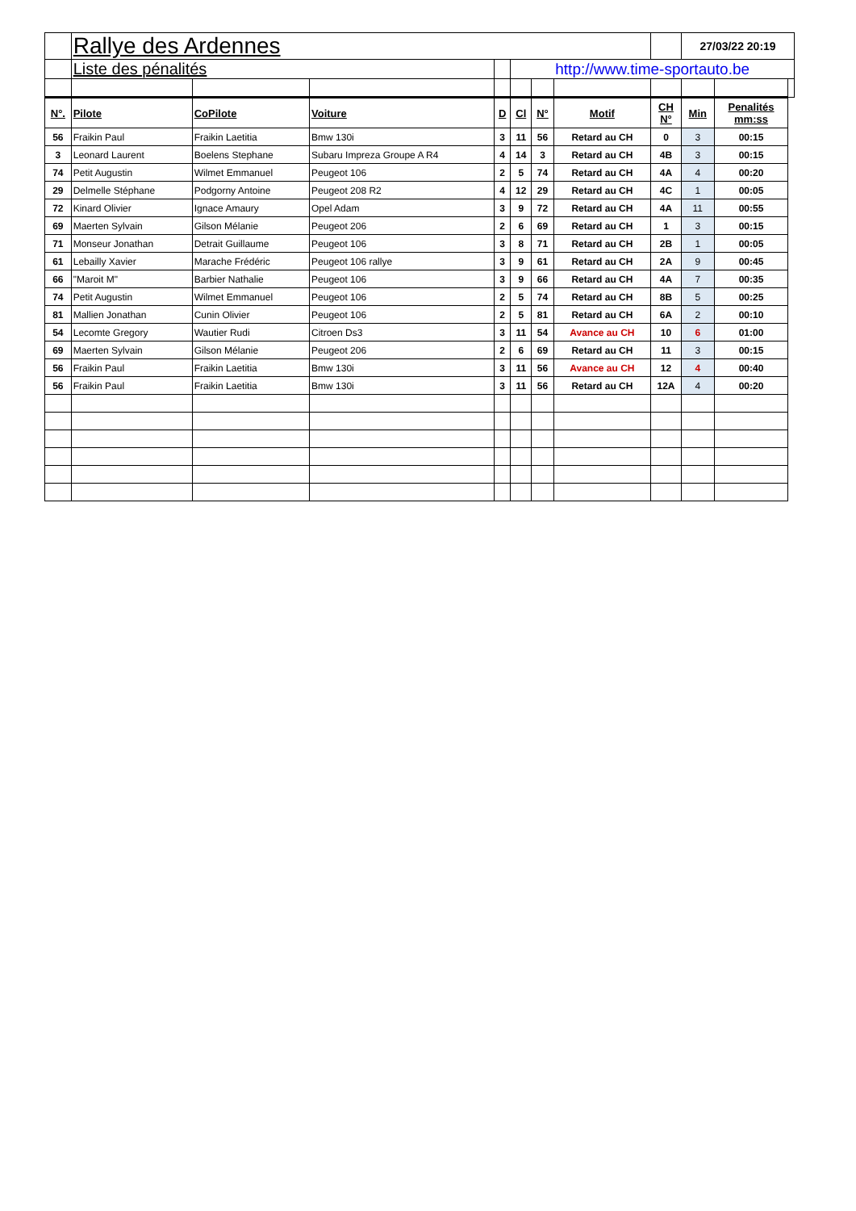| | Rallye des Ardennes | | | | | | | | 27/03/22 20:19 | | |
| | Liste des pénalités | | | | http://www.time-sportauto.be | | | | | | |
| N°. | Pilote | CoPilote | Voiture | D | Cl | N° | Motif | CH N° | Min | Penalités mm:ss | |
| 56 | Fraikin Paul | Fraikin Laetitia | Bmw 130i | 3 | 11 | 56 | Retard au CH | 0 | 3 | 00:15 | |
| 3 | Leonard Laurent | Boelens Stephane | Subaru Impreza Groupe A R4 | 4 | 14 | 3 | Retard au CH | 4B | 3 | 00:15 | |
| 74 | Petit Augustin | Wilmet Emmanuel | Peugeot 106 | 2 | 5 | 74 | Retard au CH | 4A | 4 | 00:20 | |
| 29 | Delmelle Stéphane | Podgorny Antoine | Peugeot 208 R2 | 4 | 12 | 29 | Retard au CH | 4C | 1 | 00:05 | |
| 72 | Kinard Olivier | Ignace Amaury | Opel Adam | 3 | 9 | 72 | Retard au CH | 4A | 11 | 00:55 | |
| 69 | Maerten Sylvain | Gilson Mélanie | Peugeot 206 | 2 | 6 | 69 | Retard au CH | 1 | 3 | 00:15 | |
| 71 | Monseur Jonathan | Detrait Guillaume | Peugeot 106 | 3 | 8 | 71 | Retard au CH | 2B | 1 | 00:05 | |
| 61 | Lebailly Xavier | Marache Frédéric | Peugeot 106 rallye | 3 | 9 | 61 | Retard au CH | 2A | 9 | 00:45 | |
| 66 | "Maroit M" | Barbier Nathalie | Peugeot 106 | 3 | 9 | 66 | Retard au CH | 4A | 7 | 00:35 | |
| 74 | Petit Augustin | Wilmet Emmanuel | Peugeot 106 | 2 | 5 | 74 | Retard au CH | 8B | 5 | 00:25 | |
| 81 | Mallien Jonathan | Cunin Olivier | Peugeot 106 | 2 | 5 | 81 | Retard au CH | 6A | 2 | 00:10 | |
| 54 | Lecomte Gregory | Wautier Rudi | Citroen Ds3 | 3 | 11 | 54 | Avance au CH | 10 | 6 | 01:00 | |
| 69 | Maerten Sylvain | Gilson Mélanie | Peugeot 206 | 2 | 6 | 69 | Retard au CH | 11 | 3 | 00:15 | |
| 56 | Fraikin Paul | Fraikin Laetitia | Bmw 130i | 3 | 11 | 56 | Avance au CH | 12 | 4 | 00:40 | |
| 56 | Fraikin Paul | Fraikin Laetitia | Bmw 130i | 3 | 11 | 56 | Retard au CH | 12A | 4 | 00:20 | |